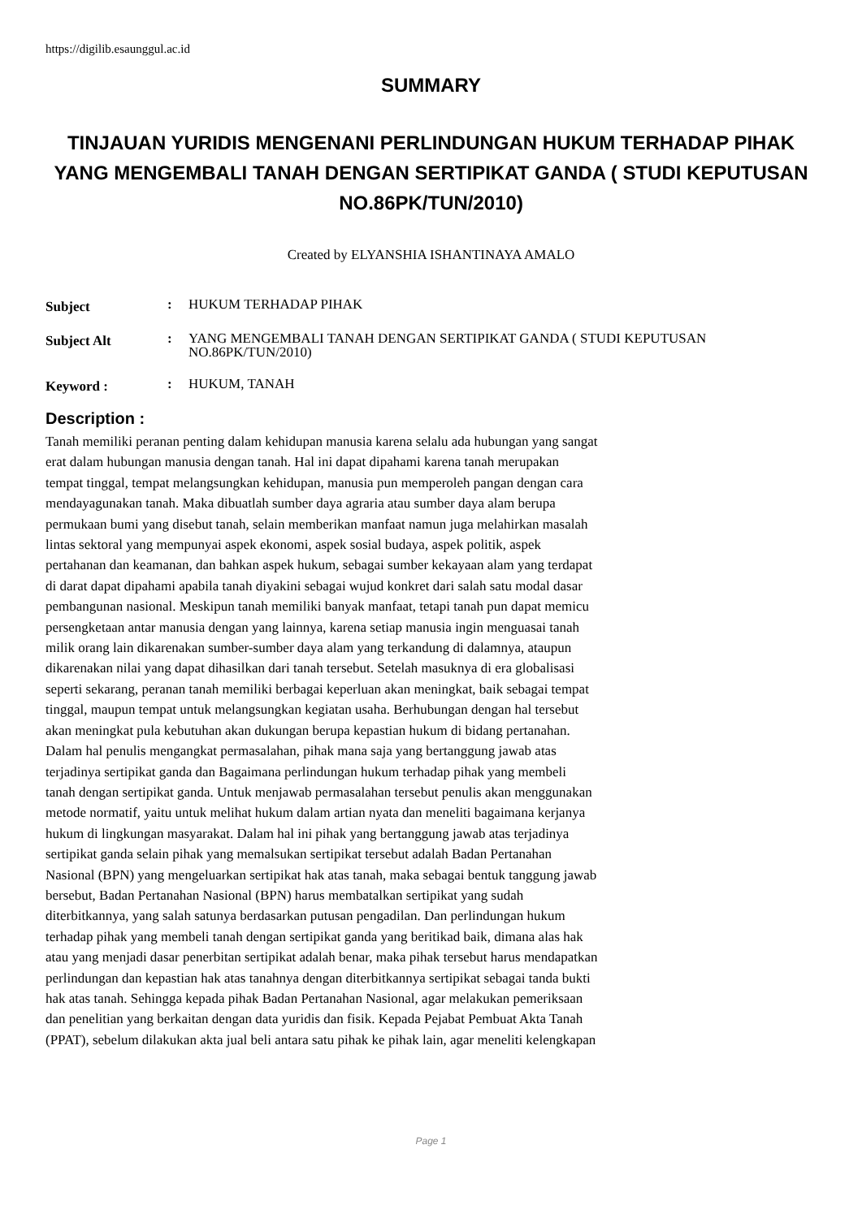https://digilib.esaunggul.ac.id
SUMMARY
TINJAUAN YURIDIS MENGENANI PERLINDUNGAN HUKUM TERHADAP PIHAK YANG MENGEMBALI TANAH DENGAN SERTIPIKAT GANDA ( STUDI KEPUTUSAN NO.86PK/TUN/2010)
Created by ELYANSHIA ISHANTINAYA AMALO
| Subject | : | HUKUM TERHADAP PIHAK |
| Subject Alt | : | YANG MENGEMBALI TANAH DENGAN SERTIPIKAT GANDA ( STUDI KEPUTUSAN NO.86PK/TUN/2010) |
| Keyword : | : | HUKUM, TANAH |
Description :
Tanah memiliki peranan penting dalam kehidupan manusia karena selalu ada hubungan yang sangat erat dalam hubungan manusia dengan tanah. Hal ini dapat dipahami karena tanah merupakan tempat tinggal, tempat melangsungkan kehidupan, manusia pun memperoleh pangan dengan cara mendayagunakan tanah. Maka dibuatlah sumber daya agraria atau sumber daya alam berupa permukaan bumi yang disebut tanah, selain memberikan manfaat namun juga melahirkan masalah lintas sektoral yang mempunyai aspek ekonomi, aspek sosial budaya, aspek politik, aspek pertahanan dan keamanan, dan bahkan aspek hukum, sebagai sumber kekayaan alam yang terdapat di darat dapat dipahami apabila tanah diyakini sebagai wujud konkret dari salah satu modal dasar pembangunan nasional. Meskipun tanah memiliki banyak manfaat, tetapi tanah pun dapat memicu persengketaan antar manusia dengan yang lainnya, karena setiap manusia ingin menguasai tanah milik orang lain dikarenakan sumber-sumber daya alam yang terkandung di dalamnya, ataupun dikarenakan nilai yang dapat dihasilkan dari tanah tersebut. Setelah masuknya di era globalisasi seperti sekarang, peranan tanah memiliki berbagai keperluan akan meningkat, baik sebagai tempat tinggal, maupun tempat untuk melangsungkan kegiatan usaha. Berhubungan dengan hal tersebut akan meningkat pula kebutuhan akan dukungan berupa kepastian hukum di bidang pertanahan. Dalam hal penulis mengangkat permasalahan, pihak mana saja yang bertanggung jawab atas terjadinya sertipikat ganda dan Bagaimana perlindungan hukum terhadap pihak yang membeli tanah dengan sertipikat ganda. Untuk menjawab permasalahan tersebut penulis akan menggunakan metode normatif, yaitu untuk melihat hukum dalam artian nyata dan meneliti bagaimana kerjanya hukum di lingkungan masyarakat. Dalam hal ini pihak yang bertanggung jawab atas terjadinya sertipikat ganda selain pihak yang memalsukan sertipikat tersebut adalah Badan Pertanahan Nasional (BPN) yang mengeluarkan sertipikat hak atas tanah, maka sebagai bentuk tanggung jawab bersebut, Badan Pertanahan Nasional (BPN) harus membatalkan sertipikat yang sudah diterbitkannya, yang salah satunya berdasarkan putusan pengadilan. Dan perlindungan hukum terhadap pihak yang membeli tanah dengan sertipikat ganda yang beritikad baik, dimana alas hak atau yang menjadi dasar penerbitan sertipikat adalah benar, maka pihak tersebut harus mendapatkan perlindungan dan kepastian hak atas tanahnya dengan diterbitkannya sertipikat sebagai tanda bukti hak atas tanah. Sehingga kepada pihak Badan Pertanahan Nasional, agar melakukan pemeriksaan dan penelitian yang berkaitan dengan data yuridis dan fisik. Kepada Pejabat Pembuat Akta Tanah (PPAT), sebelum dilakukan akta jual beli antara satu pihak ke pihak lain, agar meneliti kelengkapan
Page 1